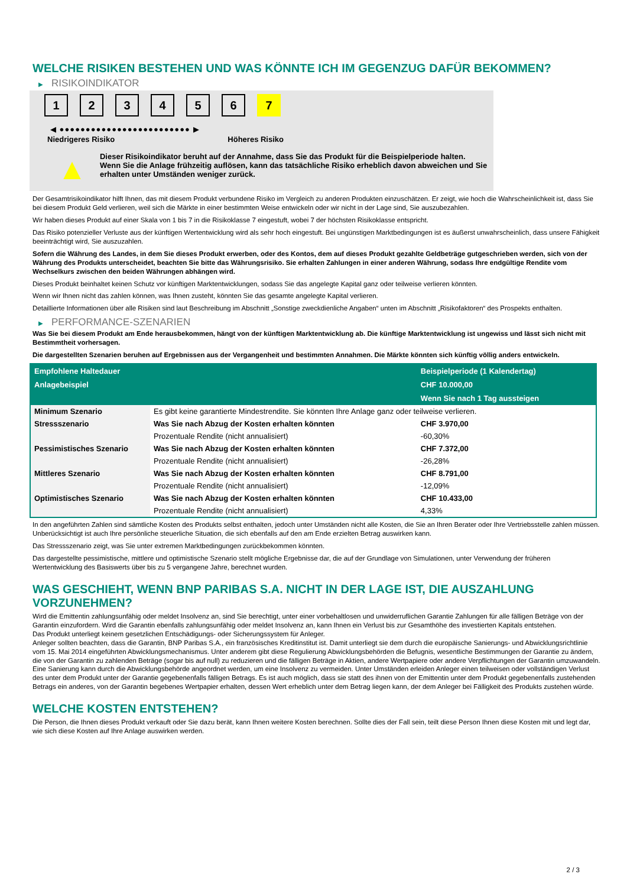WELCHE RISIKEN BESTEHEN UND WAS KÖNNTE ICH IM GEGENZUG DAFÜR BEKOMMEN?
▶ RISIKOINDIKATOR
1 2 3 4 5 6 7
◀ ●●●●●●●●●●●●●●●●●●●●●●●●● ▶
Niedrigeres Risiko Höheres Risiko
▲
Dieser Risikoindikator beruht auf der Annahme, dass Sie das Produkt für die Beispielperiode halten.
Wenn Sie die Anlage frühzeitig auflösen, kann das tatsächliche Risiko erheblich davon abweichen und Sie erhalten unter Umständen weniger zurück.
Der Gesamtrisikoindikator hilft Ihnen, das mit diesem Produkt verbundene Risiko im Vergleich zu anderen Produkten einzuschätzen. Er zeigt, wie hoch die Wahrscheinlichkeit ist, dass Sie bei diesem Produkt Geld verlieren, weil sich die Märkte in einer bestimmten Weise entwickeln oder wir nicht in der Lage sind, Sie auszubezahlen.
Wir haben dieses Produkt auf einer Skala von 1 bis 7 in die Risikoklasse 7 eingestuft, wobei 7 der höchsten Risikoklasse entspricht.
Das Risiko potenzieller Verluste aus der künftigen Wertentwicklung wird als sehr hoch eingestuft. Bei ungünstigen Marktbedingungen ist es äußerst unwahrscheinlich, dass unsere Fähigkeit beeinträchtigt wird, Sie auszuzahlen.
Sofern die Währung des Landes, in dem Sie dieses Produkt erwerben, oder des Kontos, dem auf dieses Produkt gezahlte Geldbeträge gutgeschrieben werden, sich von der Währung des Produkts unterscheidet, beachten Sie bitte das Währungsrisiko. Sie erhalten Zahlungen in einer anderen Währung, sodass Ihre endgültige Rendite vom Wechselkurs zwischen den beiden Währungen abhängen wird.
Dieses Produkt beinhaltet keinen Schutz vor künftigen Marktentwicklungen, sodass Sie das angelegte Kapital ganz oder teilweise verlieren könnten.
Wenn wir Ihnen nicht das zahlen können, was Ihnen zusteht, könnten Sie das gesamte angelegte Kapital verlieren.
Detaillierte Informationen über alle Risiken sind laut Beschreibung im Abschnitt „Sonstige zweckdienliche Angaben“ unten im Abschnitt „Risikofaktoren“ des Prospekts enthalten.
▶ PERFORMANCE-SZENARIEN
Was Sie bei diesem Produkt am Ende herausbekommen, hängt von der künftigen Marktentwicklung ab. Die künftige Marktentwicklung ist ungewiss und lässt sich nicht mit Bestimmtheit vorhersagen.
Die dargestellten Szenarien beruhen auf Ergebnissen aus der Vergangenheit und bestimmten Annahmen. Die Märkte könnten sich künftig völlig anders entwickeln.
| Empfohlene Haltedauer | | Beispielperiode (1 Kalendertag) |
| --- | --- | --- |
| Anlagebeispiel | | CHF 10.000,00 |
| | | Wenn Sie nach 1 Tag aussteigen |
| Minimum Szenario | Es gibt keine garantierte Mindestrendite. Sie könnten Ihre Anlage ganz oder teilweise verlieren. | |
| Stressszenario | Was Sie nach Abzug der Kosten erhalten könnten | CHF 3.970,00 |
| | Prozentuale Rendite (nicht annualisiert) | -60,30% |
| Pessimistisches Szenario | Was Sie nach Abzug der Kosten erhalten könnten | CHF 7.372,00 |
| | Prozentuale Rendite (nicht annualisiert) | -26,28% |
| Mittleres Szenario | Was Sie nach Abzug der Kosten erhalten könnten | CHF 8.791,00 |
| | Prozentuale Rendite (nicht annualisiert) | -12,09% |
| Optimistisches Szenario | Was Sie nach Abzug der Kosten erhalten könnten | CHF 10.433,00 |
| | Prozentuale Rendite (nicht annualisiert) | 4,33% |
In den angeführten Zahlen sind sämtliche Kosten des Produkts selbst enthalten, jedoch unter Umständen nicht alle Kosten, die Sie an Ihren Berater oder Ihre Vertriebsstelle zahlen müssen. Unberücksichtigt ist auch Ihre persönliche steuerliche Situation, die sich ebenfalls auf den am Ende erzielten Betrag auswirken kann.
Das Stressszenario zeigt, was Sie unter extremen Marktbedingungen zurückbekommen könnten.
Das dargestellte pessimistische, mittlere und optimistische Szenario stellt mögliche Ergebnisse dar, die auf der Grundlage von Simulationen, unter Verwendung der früheren Wertentwicklung des Basiswerts über bis zu 5 vergangene Jahre, berechnet wurden.
WAS GESCHIEHT, WENN BNP PARIBAS S.A. NICHT IN DER LAGE IST, DIE AUSZAHLUNG VORZUNEHMEN?
Wird die Emittentin zahlungsunfähig oder meldet Insolvenz an, sind Sie berechtigt, unter einer vorbehaltlosen und unwiderruflichen Garantie Zahlungen für alle fälligen Beträge von der Garantin einzufordern. Wird die Garantin ebenfalls zahlungsunfähig oder meldet Insolvenz an, kann Ihnen ein Verlust bis zur Gesamthöhe des investierten Kapitals entstehen.
Das Produkt unterliegt keinem gesetzlichen Entschädigungs- oder Sicherungssystem für Anleger.
Anleger sollten beachten, dass die Garantin, BNP Paribas S.A., ein französisches Kreditinstitut ist. Damit unterliegt sie dem durch die europäische Sanierungs- und Abwicklungsrichtlinie vom 15. Mai 2014 eingeführten Abwicklungsmechanismus. Unter anderem gibt diese Regulierung Abwicklungsbehörden die Befugnis, wesentliche Bestimmungen der Garantie zu ändern, die von der Garantin zu zahlenden Beträge (sogar bis auf null) zu reduzieren und die fälligen Beträge in Aktien, andere Wertpapiere oder andere Verpflichtungen der Garantin umzuwandeln. Eine Sanierung kann durch die Abwicklungsbehörde angeordnet werden, um eine Insolvenz zu vermeiden. Unter Umständen erleiden Anleger einen teilweisen oder vollständigen Verlust des unter dem Produkt unter der Garantie gegebenenfalls fälligen Betrags. Es ist auch möglich, dass sie statt des ihnen von der Emittentin unter dem Produkt gegebenenfalls zustehenden Betrags ein anderes, von der Garantin begebenes Wertpapier erhalten, dessen Wert erheblich unter dem Betrag liegen kann, der dem Anleger bei Fälligkeit des Produkts zustehen würde.
WELCHE KOSTEN ENTSTEHEN?
Die Person, die Ihnen dieses Produkt verkauft oder Sie dazu berät, kann Ihnen weitere Kosten berechnen. Sollte dies der Fall sein, teilt diese Person Ihnen diese Kosten mit und legt dar, wie sich diese Kosten auf Ihre Anlage auswirken werden.
2 / 3